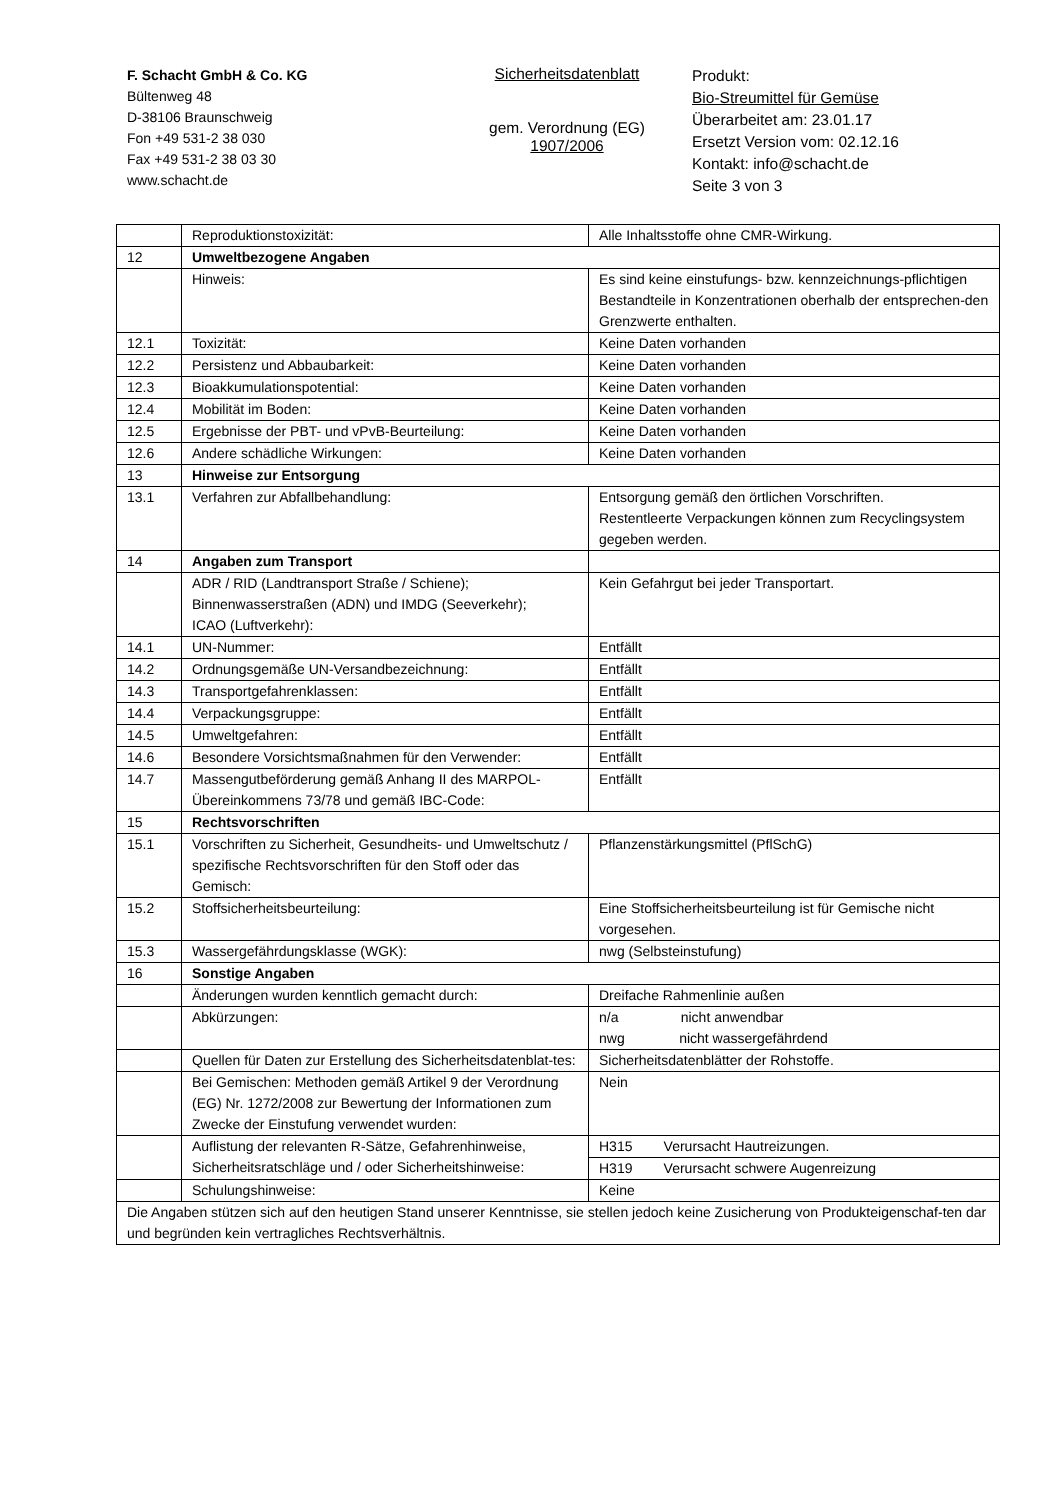F. Schacht GmbH & Co. KG
Bültenweg 48
D-38106 Braunschweig
Fon +49 531-2 38 030
Fax +49 531-2 38 03 30
www.schacht.de
Sicherheitsdatenblatt
gem. Verordnung (EG)
1907/2006
Produkt:
Bio-Streumittel für Gemüse
Überarbeitet am: 23.01.17
Ersetzt Version vom: 02.12.16
Kontakt: info@schacht.de
Seite 3 von 3
| | Reproduktionstoxizität: | Alle Inhaltsstoffe ohne CMR-Wirkung. |
| 12 | Umweltbezogene Angaben | |
| | Hinweis: | Es sind keine einstufungs- bzw. kennzeichnungs-pflichtigen Bestandteile in Konzentrationen oberhalb der entsprechen-den Grenzwerte enthalten. |
| 12.1 | Toxizität: | Keine Daten vorhanden |
| 12.2 | Persistenz und Abbaubarkeit: | Keine Daten vorhanden |
| 12.3 | Bioakkumulationspotential: | Keine Daten vorhanden |
| 12.4 | Mobilität im Boden: | Keine Daten vorhanden |
| 12.5 | Ergebnisse der PBT- und vPvB-Beurteilung: | Keine Daten vorhanden |
| 12.6 | Andere schädliche Wirkungen: | Keine Daten vorhanden |
| 13 | Hinweise zur Entsorgung | |
| 13.1 | Verfahren zur Abfallbehandlung: | Entsorgung gemäß den örtlichen Vorschriften. Restentleerte Verpackungen können zum Recyclingsystem gegeben werden. |
| 14 | Angaben zum Transport | |
| | ADR / RID (Landtransport Straße / Schiene); Binnenwasserstraßen (ADN) und IMDG (Seeverkehr); ICAO (Luftverkehr): | Kein Gefahrgut bei jeder Transportart. |
| 14.1 | UN-Nummer: | Entfällt |
| 14.2 | Ordnungsgemäße UN-Versandbezeichnung: | Entfällt |
| 14.3 | Transportgefahrenklassen: | Entfällt |
| 14.4 | Verpackungsgruppe: | Entfällt |
| 14.5 | Umweltgefahren: | Entfällt |
| 14.6 | Besondere Vorsichtsmaßnahmen für den Verwender: | Entfällt |
| 14.7 | Massengutbeförderung gemäß Anhang II des MARPOL-Übereinkommens 73/78 und gemäß IBC-Code: | Entfällt |
| 15 | Rechtsvorschriften | |
| 15.1 | Vorschriften zu Sicherheit, Gesundheits- und Umweltschutz / spezifische Rechtsvorschriften für den Stoff oder das Gemisch: | Pflanzenstärkungsmittel (PflSchG) |
| 15.2 | Stoffsicherheitsbeurteilung: | Eine Stoffsicherheitsbeurteilung ist für Gemische nicht vorgesehen. |
| 15.3 | Wassergefährdungsklasse (WGK): | nwg (Selbsteinstufung) |
| 16 | Sonstige Angaben | |
| | Änderungen wurden kenntlich gemacht durch: | Dreifache Rahmenlinie außen |
| | Abkürzungen: | n/a nicht anwendbar nwg nicht wassergefährdend |
| | Quellen für Daten zur Erstellung des Sicherheitsdatenblat-tes: | Sicherheitsdatenblätter der Rohstoffe. |
| | Bei Gemischen: Methoden gemäß Artikel 9 der Verordnung (EG) Nr. 1272/2008 zur Bewertung der Informationen zum Zwecke der Einstufung verwendet wurden: | Nein |
| | Auflistung der relevanten R-Sätze, Gefahrenhinweise, Sicherheitsratschläge und / oder Sicherheitshinweise: | H315 Verursacht Hautreizungen. |
| | | H319 Verursacht schwere Augenreizung |
| | Schulungshinweise: | Keine |
| Die Angaben stützen sich auf den heutigen Stand unserer Kenntnisse, sie stellen jedoch keine Zusicherung von Produkteigenschaf-ten dar und begründen kein vertragliches Rechtsverhältnis. | | |